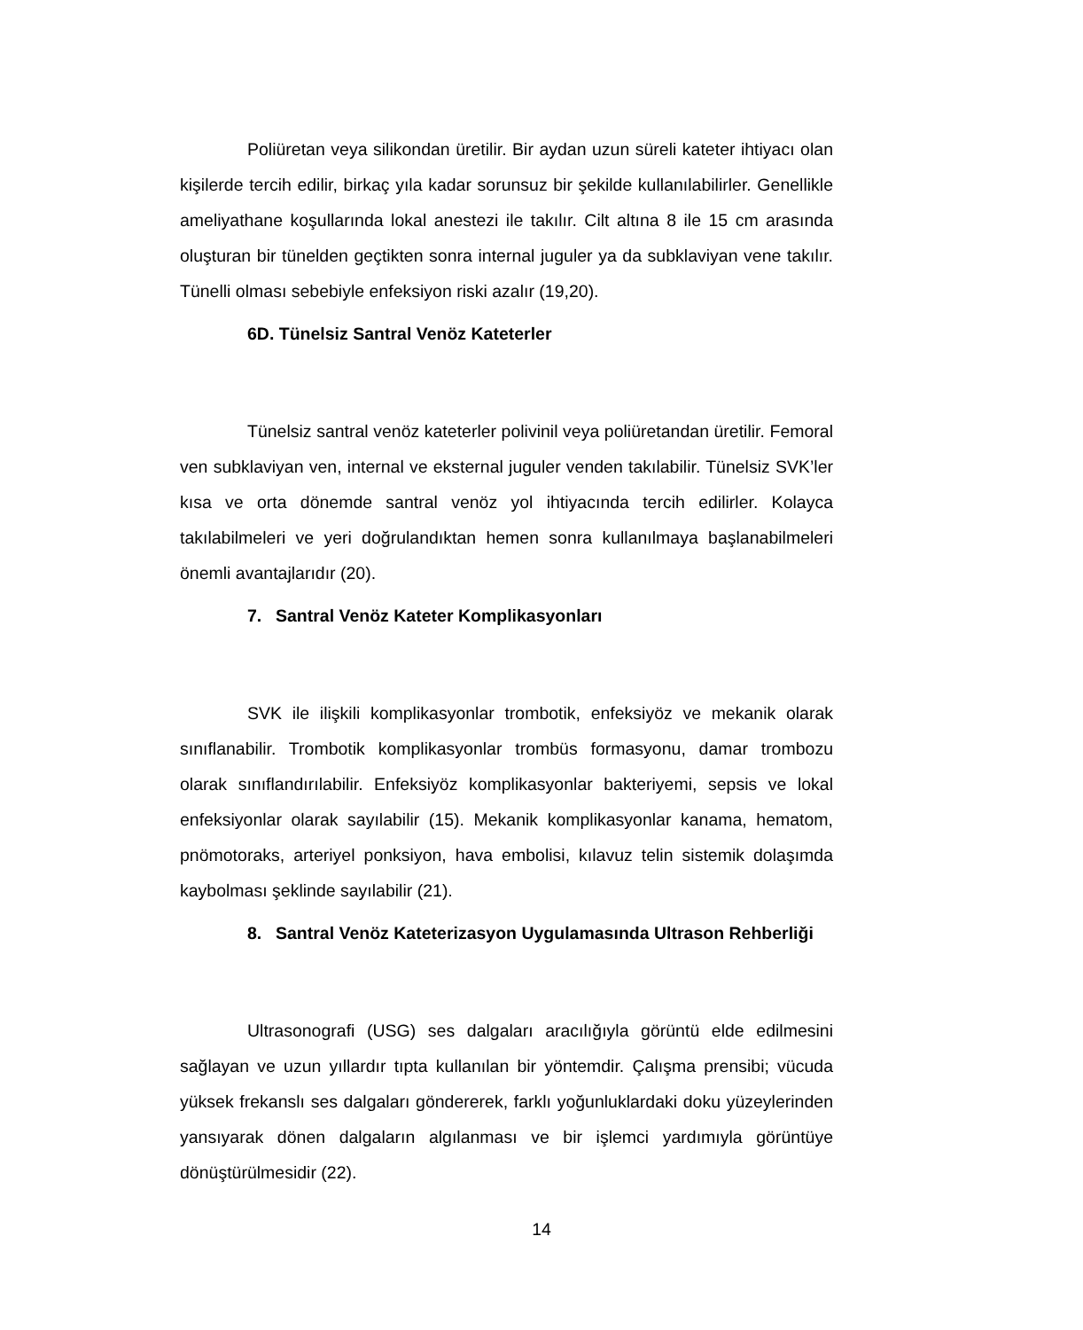Poliüretan veya silikondan üretilir. Bir aydan uzun süreli kateter ihtiyacı olan kişilerde tercih edilir, birkaç yıla kadar sorunsuz bir şekilde kullanılabilirler. Genellikle ameliyathane koşullarında lokal anestezi ile takılır. Cilt altına 8 ile 15 cm arasında oluşturan bir tünelden geçtikten sonra internal juguler ya da subklaviyan vene takılır. Tünelli olması sebebiyle enfeksiyon riski azalır (19,20).
6D. Tünelsiz Santral Venöz Kateterler
Tünelsiz santral venöz kateterler polivinil veya poliüretandan üretilir. Femoral ven subklaviyan ven, internal ve eksternal juguler venden takılabilir. Tünelsiz SVK’ler kısa ve orta dönemde santral venöz yol ihtiyacında tercih edilirler. Kolayca takılabilmeleri ve yeri doğrulandıktan hemen sonra kullanılmaya başlanabilmeleri önemli avantajlarıdır (20).
7. Santral Venöz Kateter Komplikasyonları
SVK ile ilişkili komplikasyonlar trombotik, enfeksiyöz ve mekanik olarak sınıflanabilir. Trombotik komplikasyonlar trombüs formasyonu, damar trombozu olarak sınıflandırılabilir. Enfeksiyöz komplikasyonlar bakteriyemi, sepsis ve lokal enfeksiyonlar olarak sayılabilir (15). Mekanik komplikasyonlar kanama, hematom, pnömotoraks, arteriyel ponksiyon, hava embolisi, kılavuz telin sistemik dolaşımda kaybolması şeklinde sayılabilir (21).
8. Santral Venöz Kateterizasyon Uygulamasında Ultrason Rehberliği
Ultrasonografi (USG) ses dalgaları aracılığıyla görüntü elde edilmesini sağlayan ve uzun yıllardır tıpta kullanılan bir yöntemdir. Çalışma prensibi; vücuda yüksek frekanslı ses dalgaları göndererek, farklı yoğunluklardaki doku yüzeylerinden yansıyarak dönen dalgaların algılanması ve bir işlemci yardımıyla görüntüye dönüştürülmesidir (22).
14